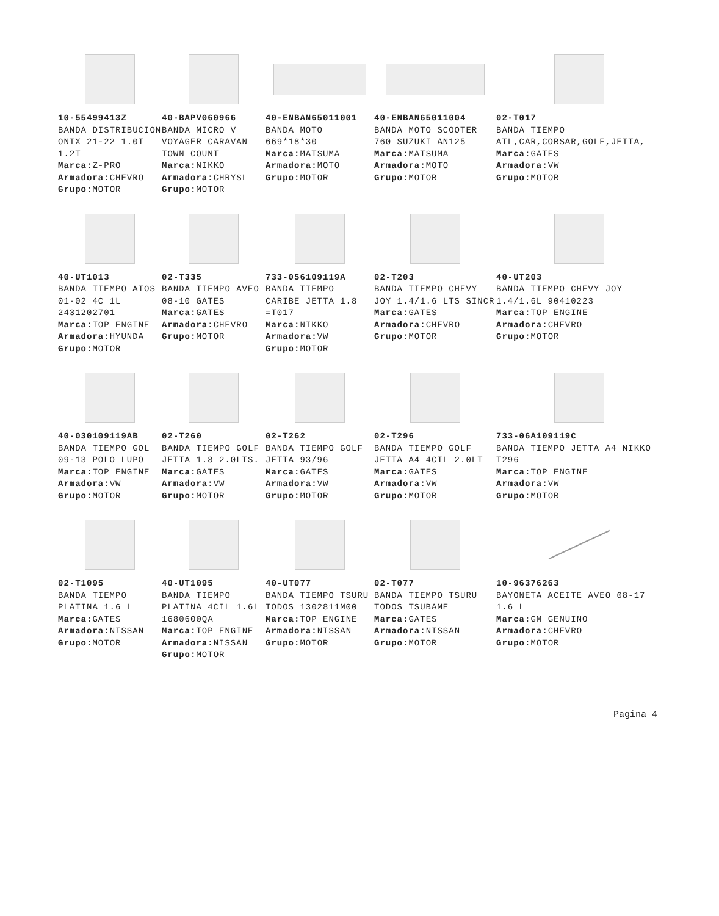10-55499413Z
BANDA DISTRIBUCION ONIX 21-22 1.0T 1.2T
Marca: Z-PRO
Armadora: CHEVRO
Grupo: MOTOR
40-BAPV060966
BANDA MICRO V VOYAGER CARAVAN TOWN COUNT
Marca: NIKKO
Armadora: CHRYSL
Grupo: MOTOR
40-ENBAN65011001
BANDA MOTO 669*18*30
Marca: MATSUMA
Armadora: MOTO
Grupo: MOTOR
40-ENBAN65011004
BANDA MOTO SCOOTER 760 SUZUKI AN125
Marca: MATSUMA
Armadora: MOTO
Grupo: MOTOR
02-T017
BANDA TIEMPO ATL,CAR,CORSAR,GOLF,JETTA,
Marca: GATES
Armadora: VW
Grupo: MOTOR
40-UT1013
BANDA TIEMPO ATOS 01-02 4C 1L 2431202701
Marca: TOP ENGINE
Armadora: HYUNDA
Grupo: MOTOR
02-T335
BANDA TIEMPO AVEO 08-10 GATES
Marca: GATES
Armadora: CHEVRO
Grupo: MOTOR
733-056109119A
BANDA TIEMPO CARIBE JETTA 1.8 =T017
Marca: NIKKO
Armadora: VW
Grupo: MOTOR
02-T203
BANDA TIEMPO CHEVY JOY 1.4/1.6 LTS SINCR
Marca: GATES
Armadora: CHEVRO
Grupo: MOTOR
40-UT203
BANDA TIEMPO CHEVY JOY 1.4/1.6L 90410223
Marca: TOP ENGINE
Armadora: CHEVRO
Grupo: MOTOR
40-030109119AB
BANDA TIEMPO GOL 09-13 POLO LUPO
Marca: TOP ENGINE
Armadora: VW
Grupo: MOTOR
02-T260
BANDA TIEMPO GOLF JETTA 1.8 2.0LTS.
Marca: GATES
Armadora: VW
Grupo: MOTOR
02-T262
BANDA TIEMPO GOLF JETTA 93/96
Marca: GATES
Armadora: VW
Grupo: MOTOR
02-T296
BANDA TIEMPO GOLF JETTA A4 4CIL 2.0LT
Marca: GATES
Armadora: VW
Grupo: MOTOR
733-06A109119C
BANDA TIEMPO JETTA A4 NIKKO T296
Marca: TOP ENGINE
Armadora: VW
Grupo: MOTOR
02-T1095
BANDA TIEMPO PLATINA 1.6 L
Marca: GATES
Armadora: NISSAN
Grupo: MOTOR
40-UT1095
BANDA TIEMPO PLATINA 4CIL 1.6L 1680600QA
Marca: TOP ENGINE
Armadora: NISSAN
Grupo: MOTOR
40-UT077
BANDA TIEMPO TSURU TODOS 1302811M00
Marca: TOP ENGINE
Armadora: NISSAN
Grupo: MOTOR
02-T077
BANDA TIEMPO TSURU TODOS TSUBAME
Marca: GATES
Armadora: NISSAN
Grupo: MOTOR
10-96376263
BAYONETA ACEITE AVEO 08-17 1.6 L
Marca: GM GENUINO
Armadora: CHEVRO
Grupo: MOTOR
Pagina 4